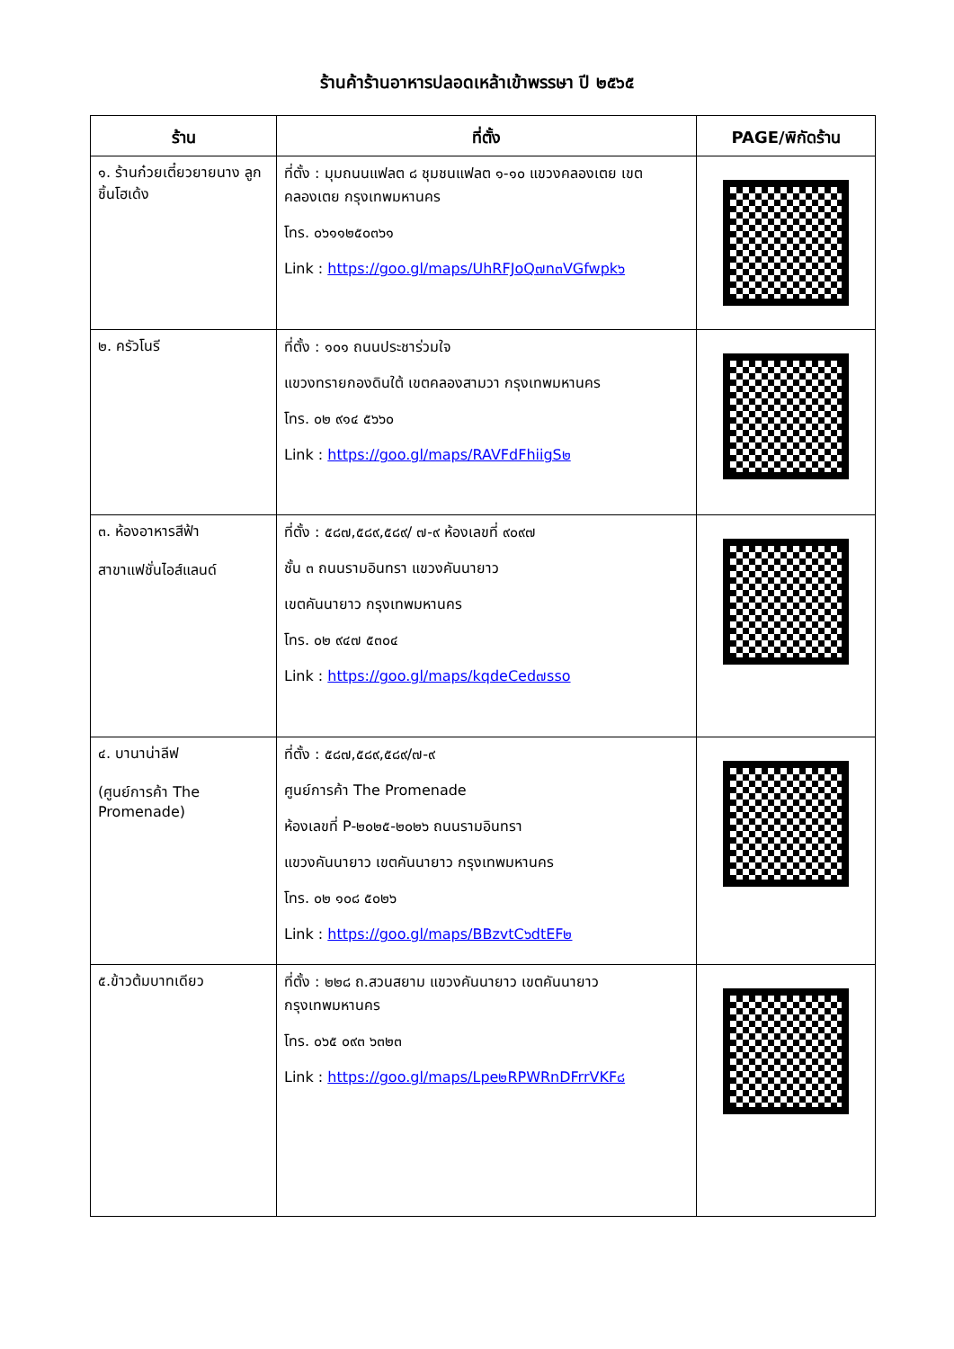ร้านค้าร้านอาหารปลอดเหล้าเข้าพรรษา ปี ๒๕๖๕
| ร้าน | ที่ตั้ง | PAGE/พิกัดร้าน |
| --- | --- | --- |
| ๑. ร้านก๋วยเตี๋ยวยายนาง ลูกชิ้นโฮเด้ง | ที่ตั้ง : มุมถนนแฟลต ๘ ชุมชนแฟลต ๑-๑๐ แขวงคลองเตย เขตคลองเตย กรุงเทพมหานคร โทร. ๐๖๑๑๒๕๐๓๖๑ Link : https://goo.gl/maps/UhRFJoQ๗n๓VGfwpk๖ | |
| ๒. ครัวโนรี | ที่ตั้ง : ๑๐๑ ถนนประชาร่วมใจ แขวงทรายกองดินใต้ เขตคลองสามวา กรุงเทพมหานคร โทร. ๐๒ ๙๑๔ ๕๖๖๐ Link : https://goo.gl/maps/RAVFdFhiigS๒ | |
| ๓. ห้องอาหารสีฟ้า สาขาแฟชั่นไอส์แลนด์ | ที่ตั้ง : ๕๘๗,๕๘๙,๕๘๙/ ๗-๙ ห้องเลขที่ ๙๐๙๗ ชั้น ๓ ถนนรามอินทรา แขวงคันนายาว เขตคันนายาว กรุงเทพมหานคร โทร. ๐๒ ๙๔๗ ๕๓๐๔ Link : https://goo.gl/maps/kqdeCed๗sso | |
| ๔. บานาน่าลีฟ (ศูนย์การค้า The Promenade) | ที่ตั้ง : ๕๘๗,๕๘๙,๕๘๙/๗-๙ ศูนย์การค้า The Promenade ห้องเลขที่ P-๒๐๒๕-๒๐๒๖ ถนนรามอินทรา แขวงคันนายาว เขตคันนายาว กรุงเทพมหานคร โทร. ๐๒ ๑๐๘ ๕๐๒๖ Link : https://goo.gl/maps/BBzvtC๖dtEF๒ | |
| ๕.ข้าวต้มบาทเดียว | ที่ตั้ง : ๒๒๘ ถ.สวนสยาม แขวงคันนายาว เขตคันนายาว กรุงเทพมหานคร โทร. ๐๖๕ ๐๙๓ ๖๓๒๓ Link : https://goo.gl/maps/Lpe๒RPWRnDFrrVKF๘ | |